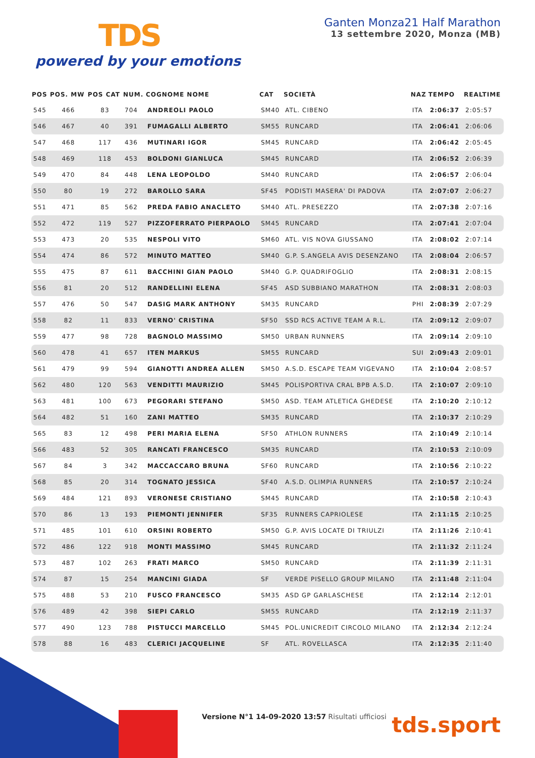TDS
powered by your emotions
Ganten Monza21 Half Marathon
13 settembre 2020, Monza (MB)
| POS | POS. MW | POS CAT | NUM. | COGNOME NOME | CAT | SOCIETÀ | NAZ | TEMPO | REALTIME |
| --- | --- | --- | --- | --- | --- | --- | --- | --- | --- |
| 545 | 466 | 83 | 704 | ANDREOLI PAOLO | SM40 | ATL. CIBENO | ITA | 2:06:37 | 2:05:57 |
| 546 | 467 | 40 | 391 | FUMAGALLI ALBERTO | SM55 | RUNCARD | ITA | 2:06:41 | 2:06:06 |
| 547 | 468 | 117 | 436 | MUTINARI IGOR | SM45 | RUNCARD | ITA | 2:06:42 | 2:05:45 |
| 548 | 469 | 118 | 453 | BOLDONI GIANLUCA | SM45 | RUNCARD | ITA | 2:06:52 | 2:06:39 |
| 549 | 470 | 84 | 448 | LENA LEOPOLDO | SM40 | RUNCARD | ITA | 2:06:57 | 2:06:04 |
| 550 | 80 | 19 | 272 | BAROLLO SARA | SF45 | PODISTI MASERA' DI PADOVA | ITA | 2:07:07 | 2:06:27 |
| 551 | 471 | 85 | 562 | PREDA FABIO ANACLETO | SM40 | ATL. PRESEZZO | ITA | 2:07:38 | 2:07:16 |
| 552 | 472 | 119 | 527 | PIZZOFERRATO PIERPAOLO | SM45 | RUNCARD | ITA | 2:07:41 | 2:07:04 |
| 553 | 473 | 20 | 535 | NESPOLI VITO | SM60 | ATL. VIS NOVA GIUSSANO | ITA | 2:08:02 | 2:07:14 |
| 554 | 474 | 86 | 572 | MINUTO MATTEO | SM40 | G.P. S.ANGELA AVIS DESENZANO | ITA | 2:08:04 | 2:06:57 |
| 555 | 475 | 87 | 611 | BACCHINI GIAN PAOLO | SM40 | G.P. QUADRIFOGLIO | ITA | 2:08:31 | 2:08:15 |
| 556 | 81 | 20 | 512 | RANDELLINI ELENA | SF45 | ASD SUBBIANO MARATHON | ITA | 2:08:31 | 2:08:03 |
| 557 | 476 | 50 | 547 | DASIG MARK ANTHONY | SM35 | RUNCARD | PHI | 2:08:39 | 2:07:29 |
| 558 | 82 | 11 | 833 | VERNO' CRISTINA | SF50 | SSD RCS ACTIVE TEAM A R.L. | ITA | 2:09:12 | 2:09:07 |
| 559 | 477 | 98 | 728 | BAGNOLO MASSIMO | SM50 | URBAN RUNNERS | ITA | 2:09:14 | 2:09:10 |
| 560 | 478 | 41 | 657 | ITEN MARKUS | SM55 | RUNCARD | SUI | 2:09:43 | 2:09:01 |
| 561 | 479 | 99 | 594 | GIANOTTI ANDREA ALLEN | SM50 | A.S.D. ESCAPE TEAM VIGEVANO | ITA | 2:10:04 | 2:08:57 |
| 562 | 480 | 120 | 563 | VENDITTI MAURIZIO | SM45 | POLISPORTIVA CRAL BPB A.S.D. | ITA | 2:10:07 | 2:09:10 |
| 563 | 481 | 100 | 673 | PEGORARI STEFANO | SM50 | ASD. TEAM ATLETICA GHEDESE | ITA | 2:10:20 | 2:10:12 |
| 564 | 482 | 51 | 160 | ZANI MATTEO | SM35 | RUNCARD | ITA | 2:10:37 | 2:10:29 |
| 565 | 83 | 12 | 498 | PERI MARIA ELENA | SF50 | ATHLON RUNNERS | ITA | 2:10:49 | 2:10:14 |
| 566 | 483 | 52 | 305 | RANCATI FRANCESCO | SM35 | RUNCARD | ITA | 2:10:53 | 2:10:09 |
| 567 | 84 | 3 | 342 | MACCACCARO BRUNA | SF60 | RUNCARD | ITA | 2:10:56 | 2:10:22 |
| 568 | 85 | 20 | 314 | TOGNATO JESSICA | SF40 | A.S.D. OLIMPIA RUNNERS | ITA | 2:10:57 | 2:10:24 |
| 569 | 484 | 121 | 893 | VERONESE CRISTIANO | SM45 | RUNCARD | ITA | 2:10:58 | 2:10:43 |
| 570 | 86 | 13 | 193 | PIEMONTI JENNIFER | SF35 | RUNNERS CAPRIOLESE | ITA | 2:11:15 | 2:10:25 |
| 571 | 485 | 101 | 610 | ORSINI ROBERTO | SM50 | G.P. AVIS LOCATE DI TRIULZI | ITA | 2:11:26 | 2:10:41 |
| 572 | 486 | 122 | 918 | MONTI MASSIMO | SM45 | RUNCARD | ITA | 2:11:32 | 2:11:24 |
| 573 | 487 | 102 | 263 | FRATI MARCO | SM50 | RUNCARD | ITA | 2:11:39 | 2:11:31 |
| 574 | 87 | 15 | 254 | MANCINI GIADA | SF | VERDE PISELLO GROUP MILANO | ITA | 2:11:48 | 2:11:04 |
| 575 | 488 | 53 | 210 | FUSCO FRANCESCO | SM35 | ASD GP GARLASCHESE | ITA | 2:12:14 | 2:12:01 |
| 576 | 489 | 42 | 398 | SIEPI CARLO | SM55 | RUNCARD | ITA | 2:12:19 | 2:11:37 |
| 577 | 490 | 123 | 788 | PISTUCCI MARCELLO | SM45 | POL.UNICREDIT CIRCOLO MILANO | ITA | 2:12:34 | 2:12:24 |
| 578 | 88 | 16 | 483 | CLERICI JACQUELINE | SF | ATL. ROVELLASCA | ITA | 2:12:35 | 2:11:40 |
Versione N°1 14-09-2020 13:57 Risultati ufficiosi
tds.sport